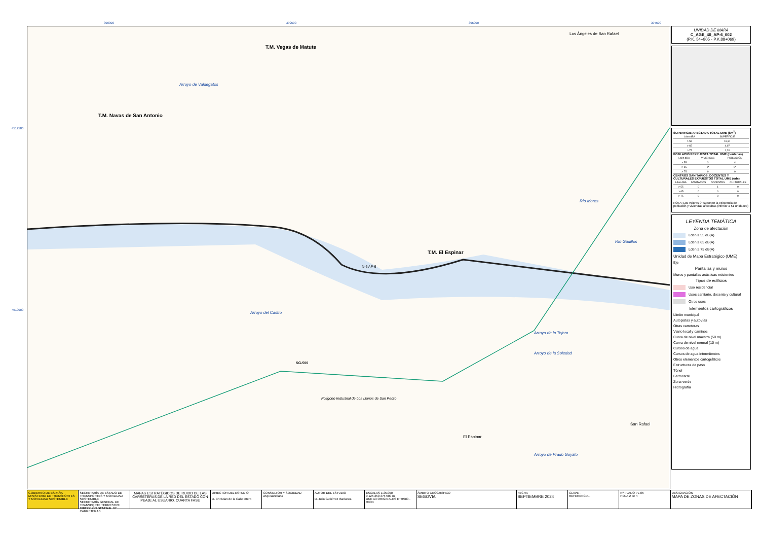T.M. Vegas de Matute
T.M. Navas de San Antonio
T.M. El Espinar
Los Ángeles de San Rafael
El Espinar
San Rafael
Polígono Industrial de Los Llanos de San Pedro
Arroyo de Valdegatos
Arroyo del Castro
Arroyo de la Tejera
Arroyo de la Soledad
Arroyo de Prado Goyato
Río Moros
Río Gudillos
SG-500
N-6 AP-6
390000 392500 395000 397500
4512500
4510000
UNIDAD DE MAPA
C_AGE_40_AP-6_002
(P.K. 54+805 - P.K.88+069)
SUPERFICIE AFECTADA TOTAL UME (km<sup>2</sup>)
| Lden dBA | SUPERFICIE |
| --- | --- |
| > 55 | 18,31 |
| > 65 | 4,07 |
| > 75 | 1,20 |
POBLACIÓN EXPUESTA TOTAL UME (centenas)
| Lden dBA | VIVIENDAS | POBLACIÓN |
| --- | --- | --- |
| > 55 | 3 | 4 |
| > 65 | 0* | 0* |
| > 75 | 0 | 0 |
CENTROS SANITARIOS, DOCENTES Y CULTURALES EXPUESTOS TOTAL UME (uds)
| Lden dBA | SANITARIOS | DOCENTES | CULTURALES |
| --- | --- | --- | --- |
| > 55 | 0 | 1 | 0 |
| > 65 | 0 | 0 | 0 |
| > 75 | 0 | 0 | 0 |
NOTA: Los valores 0* suponen la existencia de población y viviendas afectabas (inferior a 51 unidades)
LEYENDA TEMÁTICA
Zona de afectación
Lden ≥ 55 dB(A)
Lden ≥ 65 dB(A)
Lden ≥ 75 dB(A)
Unidad de Mapa Estratégico (UME)
Eje
Pantallas y muros
Muros y pantallas acústicas existentes
Tipos de edificios
Uso residencial
Usos sanitario, docente y cultural
Otros usos
Elementos cartográficos
Límite municipal
Autopistas y autovías
Otras carreteras
Viario local y caminos
Curva de nivel maestra (50 m)
Curva de nivel normal (10 m)
Cursos de agua
Cursos de agua intermitentes
Otros elementos cartográficos
Estructuras de paso
Túnel
Ferrocarril
Zona verde
Hidrografía
GOBIERNO DE ESPAÑA MINISTERIO DE TRANSPORTES Y MOVILIDAD SOSTENIBLE
SECRETARÍA DE ESTADO DE TRANSPORTES Y MOVILIDAD SOSTENIBLE
SECRETARÍA GENERAL DE TRANSPORTE TERRESTRE
DIRECCIÓN GENERAL DE CARRETERAS
MAPAS ESTRATÉGICOS DE RUIDO DE LAS CARRETERAS DE LA RED DEL ESTADO CON PEAJE AL USUARIO. CUARTA FASE
DIRECTOR DEL ESTUDIO
D. Christian de la Calle Otero
CONSULTOR Y SOCIEDAD
wsp castellana
AUTOR DEL ESTUDIO
D. Julio Gutiérrez Ibarlucea
ESCALAS 1:25.000
0 125 250 375 500 m
UNE A3 ORIGINALES ETRS89 - H30N
ÁMBITO GEOGRÁFICO
SEGOVIA
FECHA
SEPTIEMBRE 2024
CLAVE -
REFERENCIA -
Nº PLANO PL-05
HOJA 2 de 4
DESIGNACIÓN
MAPA DE ZONAS DE AFECTACIÓN